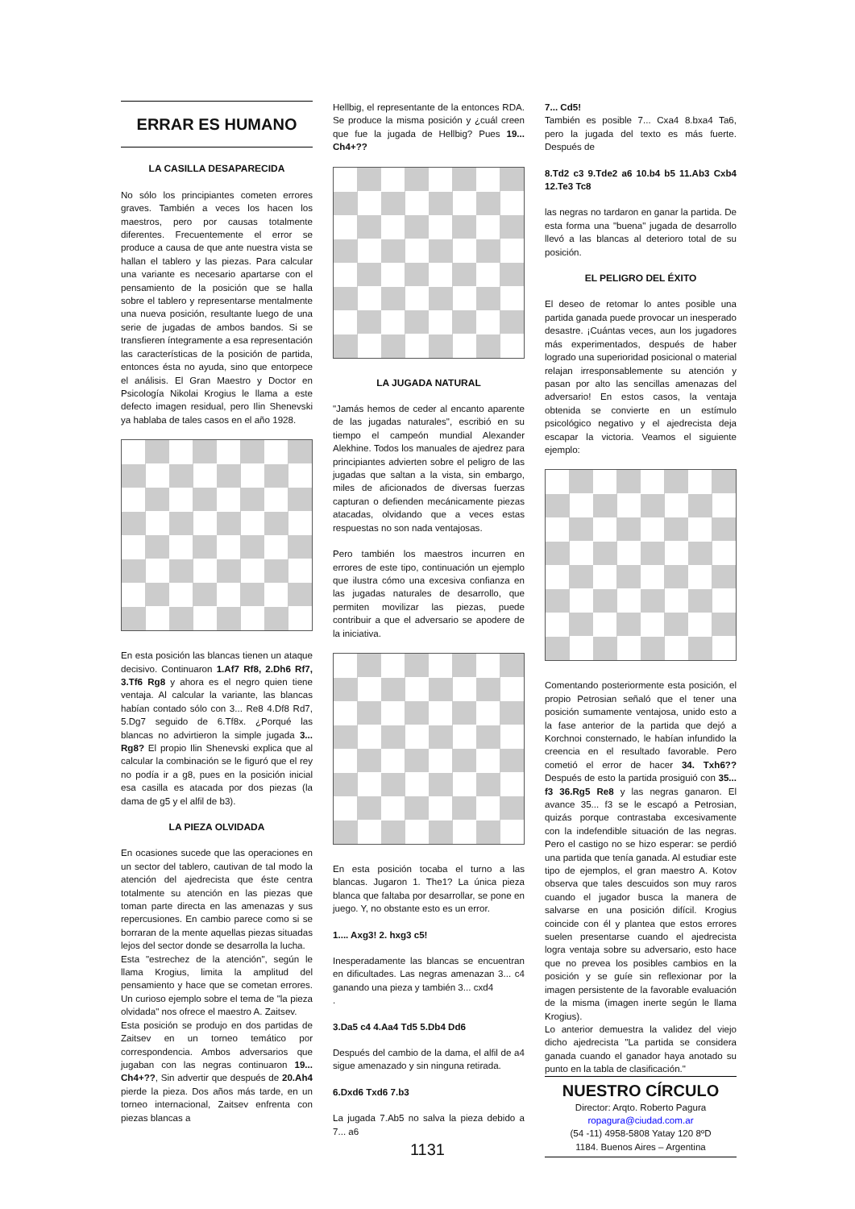ERRAR ES HUMANO
LA CASILLA DESAPARECIDA
No sólo los principiantes cometen errores graves. También a veces los hacen los maestros, pero por causas totalmente diferentes. Frecuentemente el error se produce a causa de que ante nuestra vista se hallan el tablero y las piezas. Para calcular una variante es necesario apartarse con el pensamiento de la posición que se halla sobre el tablero y representarse mentalmente una nueva posición, resultante luego de una serie de jugadas de ambos bandos. Si se transfieren íntegramente a esa representación las características de la posición de partida, entonces ésta no ayuda, sino que entorpece el análisis. El Gran Maestro y Doctor en Psicología Nikolai Krogius le llama a este defecto imagen residual, pero Ilin Shenevski ya hablaba de tales casos en el año 1928.
En esta posición las blancas tienen un ataque decisivo. Continuaron 1.Af7 Rf8, 2.Dh6 Rf7, 3.Tf6 Rg8 y ahora es el negro quien tiene ventaja. Al calcular la variante, las blancas habían contado sólo con 3... Re8 4.Df8 Rd7, 5.Dg7 seguido de 6.Tf8x. ¿Porqué las blancas no advirtieron la simple jugada 3... Rg8? El propio Ilin Shenevski explica que al calcular la combinación se le figuró que el rey no podía ir a g8, pues en la posición inicial esa casilla es atacada por dos piezas (la dama de g5 y el alfil de b3).
LA PIEZA OLVIDADA
En ocasiones sucede que las operaciones en un sector del tablero, cautivan de tal modo la atención del ajedrecista que éste centra totalmente su atención en las piezas que toman parte directa en las amenazas y sus repercusiones. En cambio parece como si se borraran de la mente aquellas piezas situadas lejos del sector donde se desarrolla la lucha.
Esta "estrechez de la atención", según le llama Krogius, limita la amplitud del pensamiento y hace que se cometan errores. Un curioso ejemplo sobre el tema de "la pieza olvidada" nos ofrece el maestro A. Zaitsev.
Esta posición se produjo en dos partidas de Zaitsev en un torneo temático por correspondencia. Ambos adversarios que jugaban con las negras continuaron 19... Ch4+??, Sin advertir que después de 20.Ah4 pierde la pieza. Dos años más tarde, en un torneo internacional, Zaitsev enfrenta con piezas blancas a
Hellbig, el representante de la entonces RDA. Se produce la misma posición y ¿cuál creen que fue la jugada de Hellbig? Pues 19... Ch4+??
LA JUGADA NATURAL
"Jamás hemos de ceder al encanto aparente de las jugadas naturales", escribió en su tiempo el campeón mundial Alexander Alekhine. Todos los manuales de ajedrez para principiantes advierten sobre el peligro de las jugadas que saltan a la vista, sin embargo, miles de aficionados de diversas fuerzas capturan o defienden mecánicamente piezas atacadas, olvidando que a veces estas respuestas no son nada ventajosas.
Pero también los maestros incurren en errores de este tipo, continuación un ejemplo que ilustra cómo una excesiva confianza en las jugadas naturales de desarrollo, que permiten movilizar las piezas, puede contribuir a que el adversario se apodere de la iniciativa.
En esta posición tocaba el turno a las blancas. Jugaron 1. The1? La única pieza blanca que faltaba por desarrollar, se pone en juego. Y, no obstante esto es un error.
1.... Axg3! 2. hxg3 c5!
Inesperadamente las blancas se encuentran en dificultades. Las negras amenazan 3... c4 ganando una pieza y también 3... cxd4
.
3.Da5 c4 4.Aa4 Td5 5.Db4 Dd6
Después del cambio de la dama, el alfil de a4 sigue amenazado y sin ninguna retirada.
6.Dxd6 Txd6 7.b3
La jugada 7.Ab5 no salva la pieza debido a 7... a6
7... Cd5!
También es posible 7... Cxa4 8.bxa4 Ta6, pero la jugada del texto es más fuerte. Después de
8.Td2 c3 9.Tde2 a6 10.b4 b5 11.Ab3 Cxb4 12.Te3 Tc8
las negras no tardaron en ganar la partida. De esta forma una "buena" jugada de desarrollo llevó a las blancas al deterioro total de su posición.
EL PELIGRO DEL ÉXITO
El deseo de retomar lo antes posible una partida ganada puede provocar un inesperado desastre. ¡Cuántas veces, aun los jugadores más experimentados, después de haber logrado una superioridad posicional o material relajan irresponsablemente su atención y pasan por alto las sencillas amenazas del adversario! En estos casos, la ventaja obtenida se convierte en un estímulo psicológico negativo y el ajedrecista deja escapar la victoria. Veamos el siguiente ejemplo:
Comentando posteriormente esta posición, el propio Petrosian señaló que el tener una posición sumamente ventajosa, unido esto a la fase anterior de la partida que dejó a Korchnoi consternado, le habían infundido la creencia en el resultado favorable. Pero cometió el error de hacer 34. Txh6?? Después de esto la partida prosiguió con 35... f3 36.Rg5 Re8 y las negras ganaron. El avance 35... f3 se le escapó a Petrosian, quizás porque contrastaba excesivamente con la indefendible situación de las negras. Pero el castigo no se hizo esperar: se perdió una partida que tenía ganada. Al estudiar este tipo de ejemplos, el gran maestro A. Kotov observa que tales descuidos son muy raros cuando el jugador busca la manera de salvarse en una posición difícil. Krogius coincide con él y plantea que estos errores suelen presentarse cuando el ajedrecista logra ventaja sobre su adversario, esto hace que no prevea los posibles cambios en la posición y se guíe sin reflexionar por la imagen persistente de la favorable evaluación de la misma (imagen inerte según le llama Krogius).
Lo anterior demuestra la validez del viejo dicho ajedrecista "La partida se considera ganada cuando el ganador haya anotado su punto en la tabla de clasificación."
NUESTRO CÍRCULO
Director: Arqto. Roberto Pagura
ropagura@ciudad.com.ar
(54 -11) 4958-5808 Yatay 120 8ºD
1184. Buenos Aires – Argentina
1131